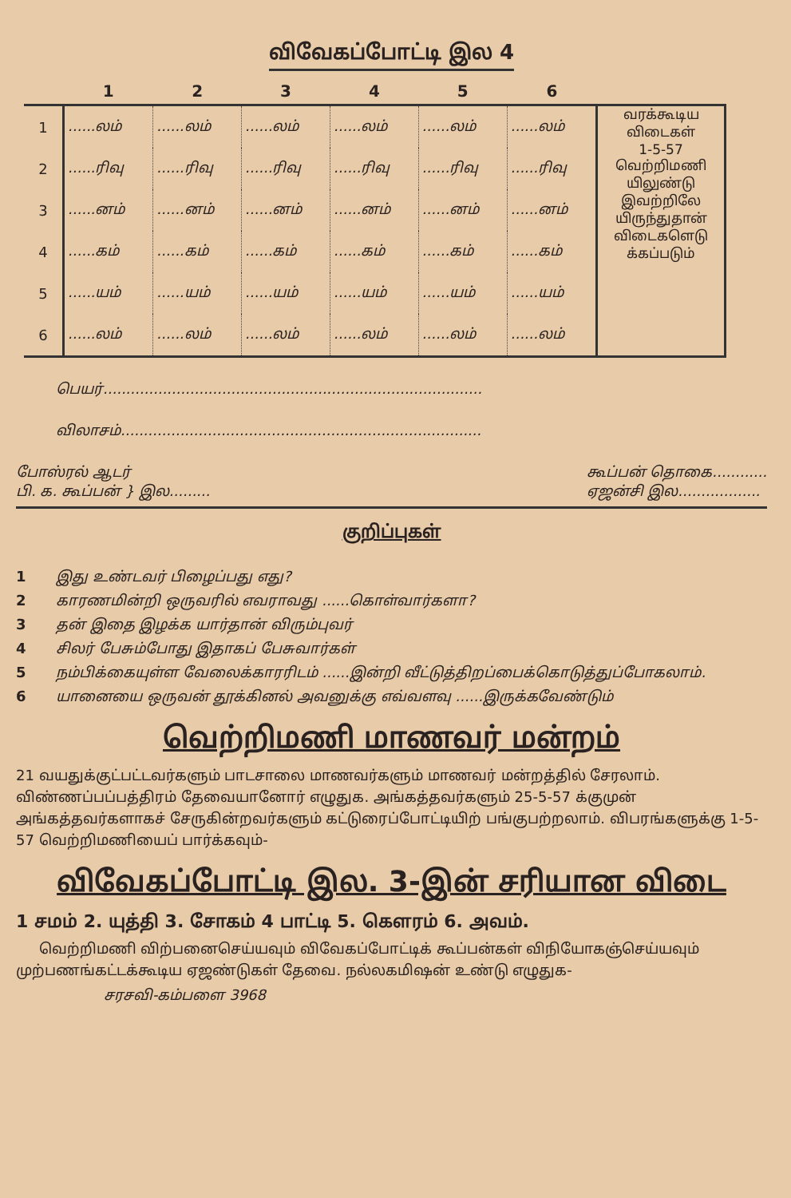விவேகப்போட்டி இல 4
| | 1 | 2 | 3 | 4 | 5 | 6 | |
| --- | --- | --- | --- | --- | --- | --- | --- |
| 1 | ......லம் | ......லம் | ......லம் | ......லம் | ......லம் | ......லம் | வரக்கூடிய விடைகள் 1-5-57 வெற்றிமணி யிலுண்டு இவற்றிலே யிருந்துதான் விடைகளெடு க்கப்படும் |
| 2 | ......ரிவு | ......ரிவு | ......ரிவு | ......ரிவு | ......ரிவு | ......ரிவு | |
| 3 | ......னம் | ......னம் | ......னம் | ......னம் | ......னம் | ......னம் | |
| 4 | ......கம் | ......கம் | ......கம் | ......கம் | ......கம் | ......கம் | |
| 5 | ......யம் | ......யம் | ......யம் | ......யம் | ......யம் | ......யம் | |
| 6 | ......லம் | ......லம் | ......லம் | ......லம் | ......லம் | ......லம் | |
பெயர்...................................................................................
விலாசம்...............................................................................
போஸ்ரல் ஆடர்
பி. க. கூப்பன் } இல.........
கூப்பன் தொகை............
ஏஜன்சி இல..................
குறிப்புகள்
1 இது உண்டவர் பிழைப்பது எது?
2 காரணமின்றி ஒருவரில் எவராவது ......கொள்வார்களா?
3 தன் இதை இழக்க யார்தான் விரும்புவர்
4 சிலர் பேசும்போது இதாகப் பேசுவார்கள்
5 நம்பிக்கையுள்ள வேலைக்காரரிடம் ......இன்றி வீட்டுத்திறப்பைக்கொடுத்துப்போகலாம்.
6 யானையை ஒருவன் தூக்கினல் அவனுக்கு எவ்வளவு ......இருக்கவேண்டும்
வெற்றிமணி மாணவர் மன்றம்
21 வயதுக்குட்பட்டவர்களும் பாடசாலை மாணவர்களும் மாணவர் மன்றத்தில் சேரலாம். விண்ணப்பப்பத்திரம் தேவையானோர் எழுதுக. அங்கத்தவர்களும் 25-5-57 க்குமுன் அங்கத்தவர்களாகச் சேருகின்றவர்களும் கட்டுரைப்போட்டியிற் பங்குபற்றலாம். விபரங்களுக்கு 1-5-57 வெற்றிமணியைப் பார்க்கவும்-
விவேகப்போட்டி இல. 3-இன் சரியான விடை
1 சமம் 2. யுத்தி 3. சோகம் 4 பாட்டி 5. கௌரம் 6. அவம்.
வெற்றிமணி விற்பனைசெய்யவும் விவேகப்போட்டிக் கூப்பன்கள் விநியோகஞ்செய்யவும் முற்பணங்கட்டக்கூடிய ஏஜண்டுகள் தேவை. நல்லகமிஷன் உண்டு எழுதுக-
சரசவி-கம்பளை 3968